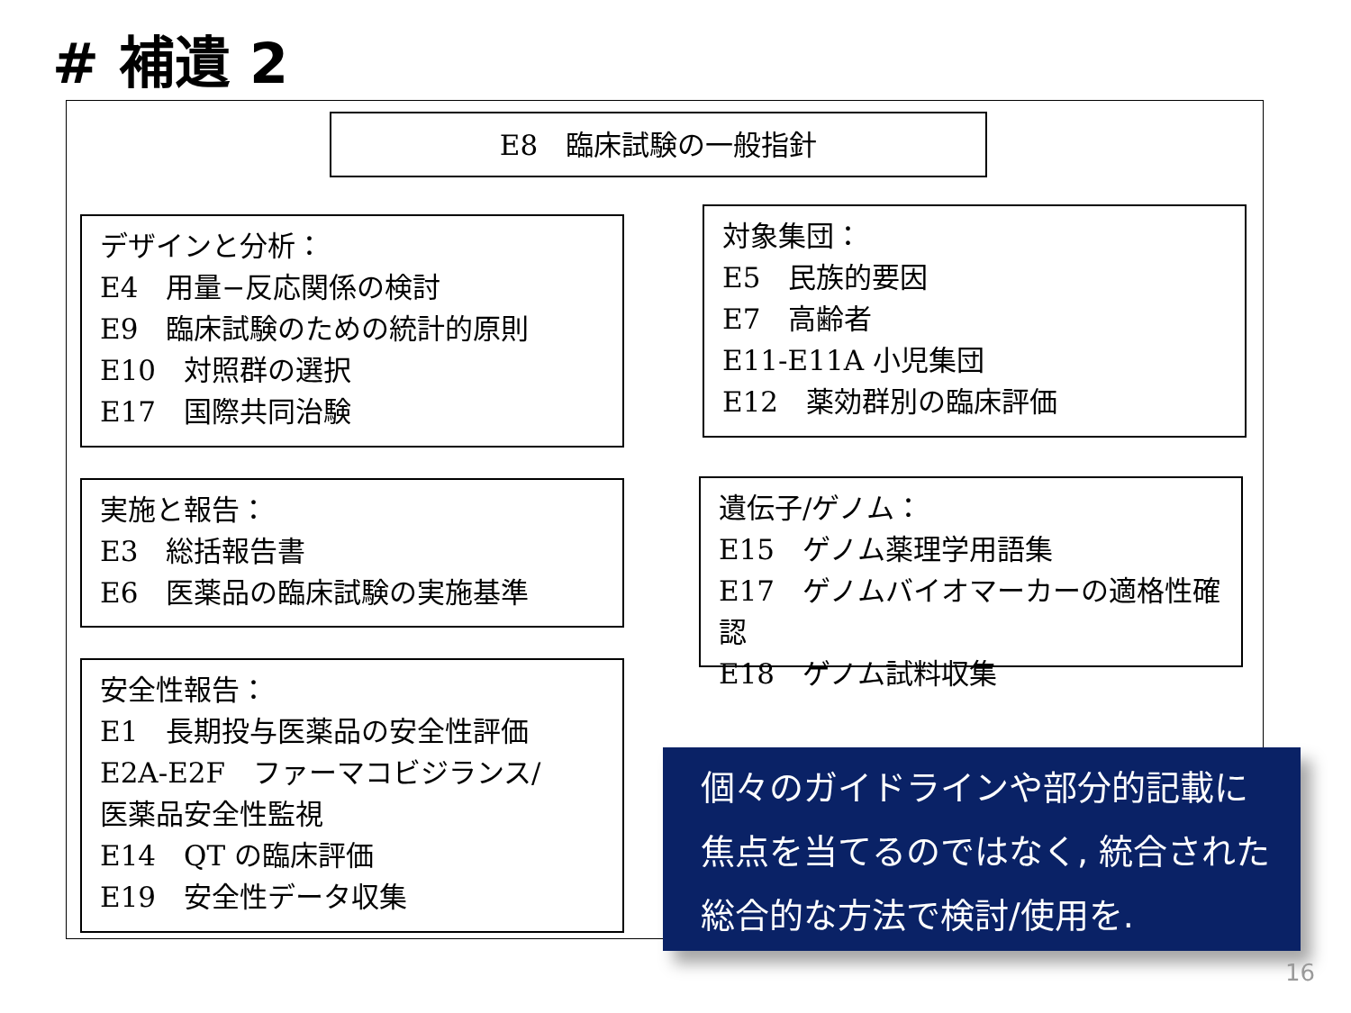# 補遺 2
E8　臨床試験の一般指針
デザインと分析：
E4　用量−反応関係の検討
E9　臨床試験のための統計的原則
E10　対照群の選択
E17　国際共同治験
対象集団：
E5　民族的要因
E7　高齢者
E11-E11A 小児集団
E12　薬効群別の臨床評価
実施と報告：
E3　総括報告書
E6　医薬品の臨床試験の実施基準
遺伝子/ゲノム：
E15　ゲノム薬理学用語集
E17　ゲノムバイオマーカーの適格性確認
E18　ゲノム試料収集
安全性報告：
E1　長期投与医薬品の安全性評価
E2A-E2F　ファーマコビジランス/
医薬品安全性監視
E14　QT の臨床評価
E19　安全性データ収集
個々のガイドラインや部分的記載に
焦点を当てるのではなく, 統合された
総合的な方法で検討/使用を.
16